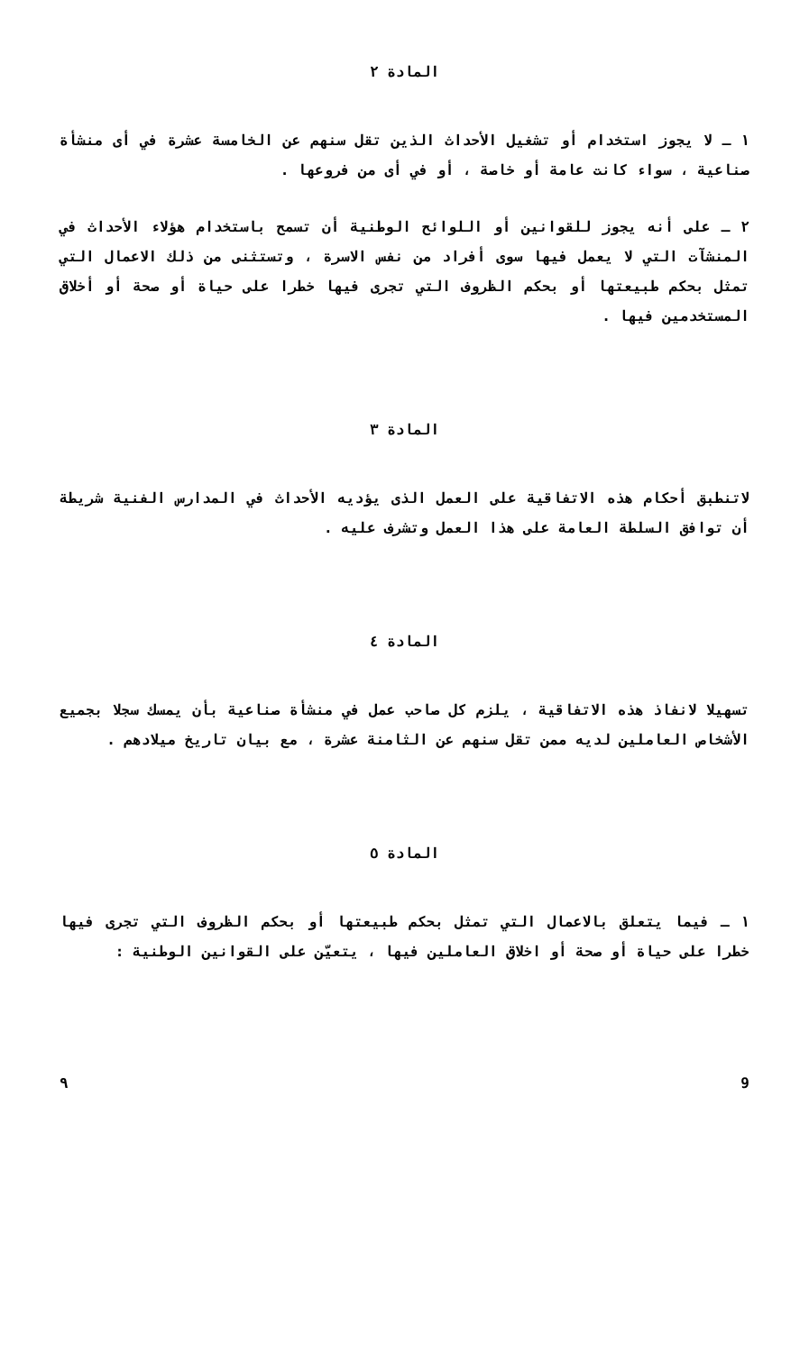المادة ٢
١ ـ لا يجوز استخدام أو تشغيل الأحداث الذين تقل سنهم عن الخامسة عشرة في أى منشأة صناعية ، سواء كانت عامة أو خاصة ، أو في أى من فروعها .
٢ ـ على أنه يجوز للقوانين أو اللوائح الوطنية أن تسمح باستخدام هؤلاء الأحداث في المنشآت التي لا يعمل فيها سوى أفراد من نفس الاسرة ، وتستثنى من ذلك الاعمال التي تمثل بحكم طبيعتها أو بحكم الظروف التي تجرى فيها خطرا على حياة أو صحة أو أخلاق المستخدمين فيها .
المادة ٣
لاتنطبق أحكام هذه الاتفاقية على العمل الذى يؤديه الأحداث في المدارس الفنية شريطة أن توافق السلطة العامة على هذا العمل وتشرف عليه .
المادة ٤
تسهيلا لانفاذ هذه الاتفاقية ، يلزم كل صاحب عمل في منشأة صناعية بأن يمسك سجلا بجميع الأشخاص العاملين لديه ممن تقل سنهم عن الثامنة عشرة ، مع بيان تاريخ ميلادهم .
المادة ٥
١ ـ فيما يتعلق بالاعمال التي تمثل بحكم طبيعتها أو بحكم الظروف التي تجرى فيها خطرا على حياة أو صحة أو اخلاق العاملين فيها ، يتعيّن على القوانين الوطنية :
9 ٩